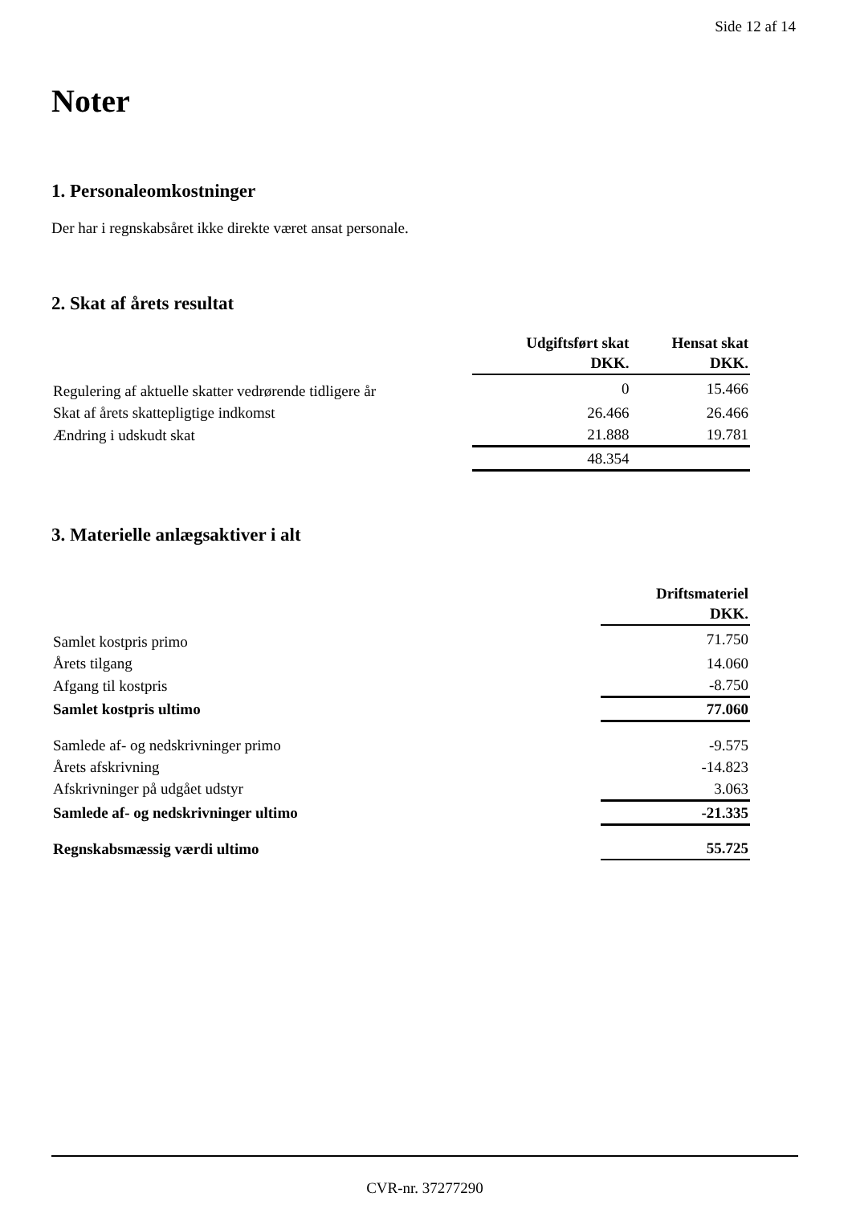Side 12 af 14
Noter
1. Personaleomkostninger
Der har i regnskabsåret ikke direkte været ansat personale.
2. Skat af årets resultat
| | Udgiftsført skat DKK. | Hensat skat DKK. |
| --- | --- | --- |
| Regulering af aktuelle skatter vedrørende tidligere år | 0 | 15.466 |
| Skat af årets skattepligtige indkomst | 26.466 | 26.466 |
| Ændring i udskudt skat | 21.888 | 19.781 |
| | 48.354 | |
3. Materielle anlægsaktiver i alt
| | Driftsmateriel DKK. |
| --- | --- |
| Samlet kostpris primo | 71.750 |
| Årets tilgang | 14.060 |
| Afgang til kostpris | -8.750 |
| Samlet kostpris ultimo | 77.060 |
| Samlede af- og nedskrivninger primo | -9.575 |
| Årets afskrivning | -14.823 |
| Afskrivninger på udgået udstyr | 3.063 |
| Samlede af- og nedskrivninger ultimo | -21.335 |
| Regnskabsmæssig værdi ultimo | 55.725 |
CVR-nr. 37277290